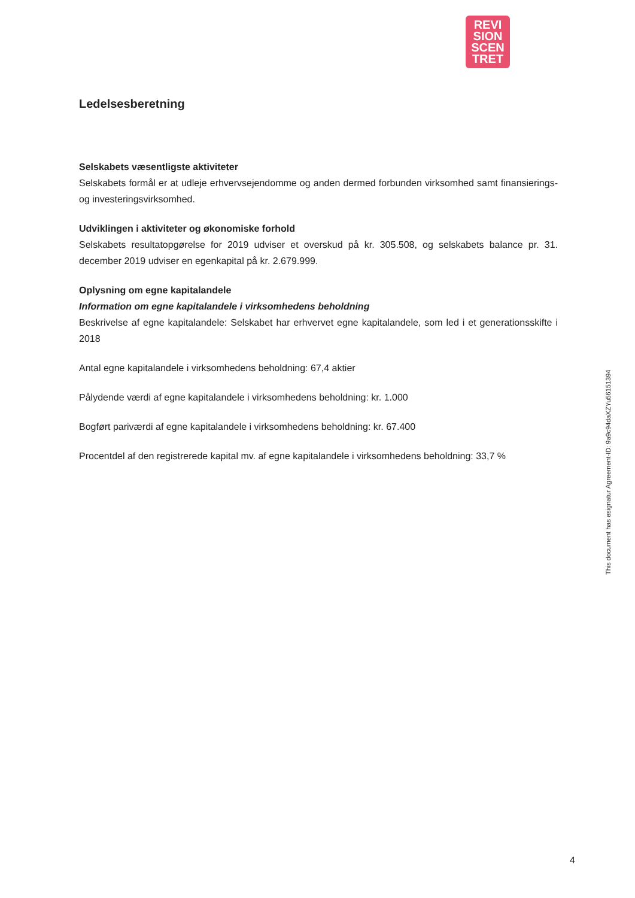REVI
SION
SCEN
TRET
Ledelsesberetning
Selskabets væsentligste aktiviteter
Selskabets formål er at udleje erhvervsejendomme og anden dermed forbunden virksomhed samt finansierings- og investeringsvirksomhed.
Udviklingen i aktiviteter og økonomiske forhold
Selskabets resultatopgørelse for 2019 udviser et overskud på kr. 305.508, og selskabets balance pr. 31. december 2019 udviser en egenkapital på kr. 2.679.999.
Oplysning om egne kapitalandele
Information om egne kapitalandele i virksomhedens beholdning
Beskrivelse af egne kapitalandele: Selskabet har erhvervet egne kapitalandele, som led i et generationsskifte i 2018
Antal egne kapitalandele i virksomhedens beholdning: 67,4 aktier
Pålydende værdi af egne kapitalandele i virksomhedens beholdning: kr. 1.000
Bogført pariværdi af egne kapitalandele i virksomhedens beholdning: kr. 67.400
Procentdel af den registrerede kapital mv. af egne kapitalandele i virksomhedens beholdning: 33,7 %
This document has esignatur Agreement-ID: 9a9c94daXZYu56151394
4